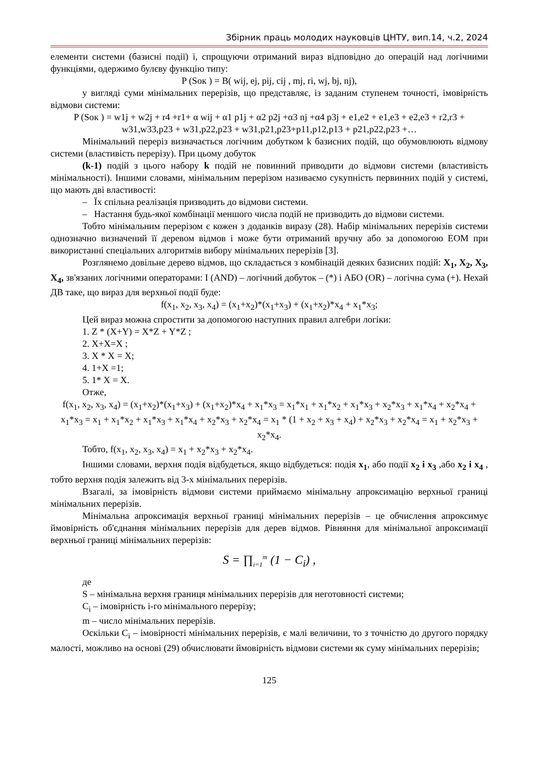Збірник праць молодих науковців ЦНТУ, вип.14, ч.2, 2024
елементи системи (базисні події) і, спрощуючи отриманий вираз відповідно до операцій над логічними функціями, одержимо булєву функцію типу:
P (Sок ) = B( wij, ej, pij, cij , mj, ri, wj, bj, nj),
у вигляді суми мінімальних перерізів, що представляє, із заданим ступенем точності, імовірність відмови системи:
P (Sок ) = w1j + w2j + r4 +r1+ α wij + α1 p1j + α2 p2j +α3 nj +α4 p3j + e1,e2 + e1,e3 + e2,e3 + r2,r3 + w31,w33,p23 + w31,p22,p23 + w31,p21,p23+p11,p12,p13 + p21,p22,p23 +…
Мінімальний переріз визначається логічним добутком k базисних подій, що обумовлюють відмову системи (властивість перерізу). При цьому добуток
(k-1) подій з цього набору k подій не повинний приводити до відмови системи (властивість мінімальності). Іншими словами, мінімальним перерізом називаємо сукупність первинних подій у системі, що мають дві властивості:
– Їх спільна реалізація призводить до відмови системи.
– Настання будь-якої комбінації меншого числа подій не призводить до відмови системи.
Тобто мінімальним перерізом є кожен з доданків виразу (28). Набір мінімальних перерізів системи однозначно визначений її деревом відмов і може бути отриманий вручну або за допомогою ЕОМ при використанні спеціальних алгоритмів вибору мінімальних перерізів [3].
Розглянемо довільне дерево відмов, що складається з комбінацій деяких базисних подій: X<sub>1</sub>, X<sub>2</sub>, X<sub>3</sub>, X<sub>4</sub>, зв'язаних логічними операторами: I (AND) – логічний добуток – (*) і АБО (OR) – логічна сума (+). Нехай ДВ таке, що вираз для верхньої події буде:
f(x<sub>1</sub>, x<sub>2</sub>, x<sub>3</sub>, x<sub>4</sub>) = (x<sub>1</sub>+x<sub>2</sub>)*(x<sub>1</sub>+x<sub>3</sub>) + (x<sub>1</sub>+x<sub>2</sub>)*x<sub>4</sub> + x<sub>1</sub>*x<sub>3</sub>;
Цей вираз можна спростити за допомогою наступних правил алгебри логіки:
1. Z * (X+Y) = X*Z + Y*Z ;
2. X+X=X ;
3. X * X = X;
4. 1+X =1;
5. 1* X = X.
Отже,
f(x<sub>1</sub>, x<sub>2</sub>, x<sub>3</sub>, x<sub>4</sub>) = (x<sub>1</sub>+x<sub>2</sub>)*(x<sub>1</sub>+x<sub>3</sub>) + (x<sub>1</sub>+x<sub>2</sub>)*x<sub>4</sub> + x<sub>1</sub>*x<sub>3</sub> = x<sub>1</sub>*x<sub>1</sub> + x<sub>1</sub>*x<sub>2</sub> + x<sub>1</sub>*x<sub>3</sub> + x<sub>2</sub>*x<sub>3</sub> + x<sub>1</sub>*x<sub>4</sub> + x<sub>2</sub>*x<sub>4</sub> + x<sub>1</sub>*x<sub>3</sub> = x<sub>1</sub> + x<sub>1</sub>*x<sub>2</sub> + x<sub>1</sub>*x<sub>3</sub> + x<sub>1</sub>*x<sub>4</sub> + x<sub>2</sub>*x<sub>3</sub> + x<sub>2</sub>*x<sub>4</sub> = x<sub>1</sub> * (1 + x<sub>2</sub> + x<sub>3</sub> + x<sub>4</sub>) + x<sub>2</sub>*x<sub>3</sub> + x<sub>2</sub>*x<sub>4</sub> = x<sub>1</sub> + x<sub>2</sub>*x<sub>3</sub> + x<sub>2</sub>*x<sub>4</sub>.
Тобто, f(x<sub>1</sub>, x<sub>2</sub>, x<sub>3</sub>, x<sub>4</sub>) = x<sub>1</sub> + x<sub>2</sub>*x<sub>3</sub> + x<sub>2</sub>*x<sub>4</sub>.
Іншими словами, верхня подія відбудеться, якщо відбудеться: подія x<sub>1</sub>, або події x<sub>2</sub> і x<sub>3</sub> ,або x<sub>2</sub> і x<sub>4</sub> , тобто верхня подія залежить від 3-х мінімальних перерізів.
Взагалі, за імовірність відмови системи приймаємо мінімальну апроксимацію верхньої границі мінімальних перерізів.
Мінімальна апроксимація верхньої границі мінімальних перерізів – це обчислення апроксимує ймовірність об'єднання мінімальних перерізів для дерев відмов. Рівняння для мінімальної апроксимації верхньої границі мінімальних перерізів:
S = ∏<sub>i=1</sub><sup>m</sup> (1 − C<sub>i</sub>) ,
де
S – мінімальна верхня границя мінімальних перерізів для неготовності системи;
C<sub>i</sub> – імовірність і-го мінімального перерізу;
m – число мінімальних перерізів.
Оскільки C<sub>i</sub> – імовірності мінімальних перерізів, є малі величини, то з точністю до другого порядку малості, можливо на основі (29) обчислювати ймовірність відмови системи як суму мінімальних перерізів;
125